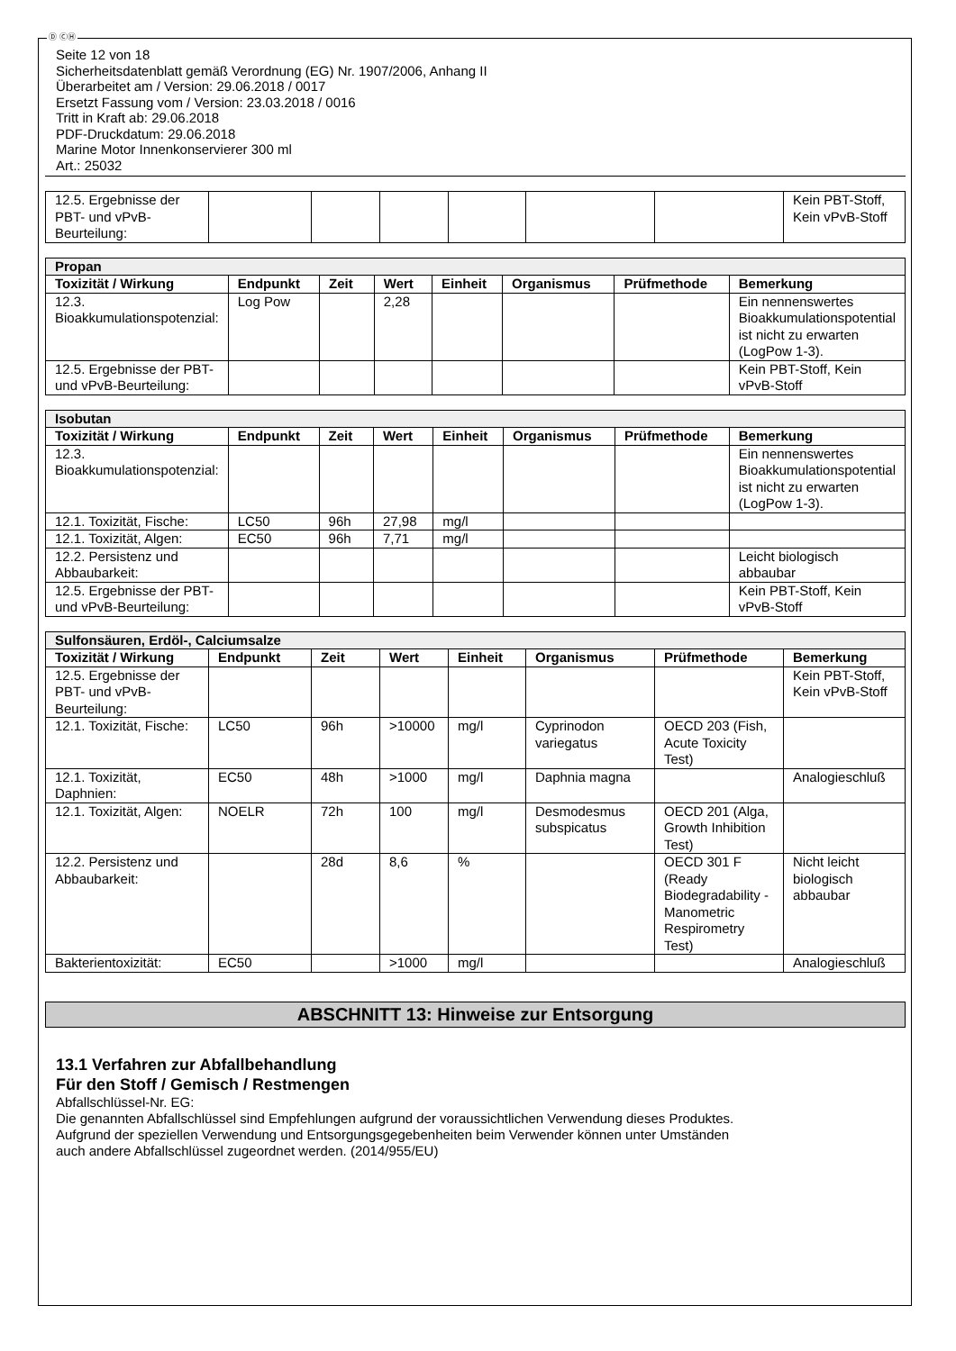Ⓓ ⒸⒽ
Seite 12 von 18
Sicherheitsdatenblatt gemäß Verordnung (EG) Nr. 1907/2006, Anhang II
Überarbeitet am / Version: 29.06.2018 / 0017
Ersetzt Fassung vom / Version: 23.03.2018 / 0016
Tritt in Kraft ab: 29.06.2018
PDF-Druckdatum: 29.06.2018
Marine Motor Innenkonservierer 300 ml
Art.: 25032
| 12.5. Ergebnisse der PBT- und vPvB-Beurteilung: | | | | | | | Kein PBT-Stoff, Kein vPvB-Stoff |
| Propan | | | | | | | |
| Toxizität / Wirkung | Endpunkt | Zeit | Wert | Einheit | Organismus | Prüfmethode | Bemerkung |
| 12.3. Bioakkumulationspotenzial: | Log Pow | | 2,28 | | | | Ein nennenswertes Bioakkumulationspotential ist nicht zu erwarten (LogPow 1-3). |
| 12.5. Ergebnisse der PBT- und vPvB-Beurteilung: | | | | | | | Kein PBT-Stoff, Kein vPvB-Stoff |
| Isobutan | | | | | | | |
| Toxizität / Wirkung | Endpunkt | Zeit | Wert | Einheit | Organismus | Prüfmethode | Bemerkung |
| 12.3. Bioakkumulationspotenzial: | | | | | | | Ein nennenswertes Bioakkumulationspotential ist nicht zu erwarten (LogPow 1-3). |
| 12.1. Toxizität, Fische: | LC50 | 96h | 27,98 | mg/l | | | |
| 12.1. Toxizität, Algen: | EC50 | 96h | 7,71 | mg/l | | | |
| 12.2. Persistenz und Abbaubarkeit: | | | | | | | Leicht biologisch abbaubar |
| 12.5. Ergebnisse der PBT- und vPvB-Beurteilung: | | | | | | | Kein PBT-Stoff, Kein vPvB-Stoff |
| Sulfonsäuren, Erdöl-, Calciumsalze | | | | | | | |
| Toxizität / Wirkung | Endpunkt | Zeit | Wert | Einheit | Organismus | Prüfmethode | Bemerkung |
| 12.5. Ergebnisse der PBT- und vPvB-Beurteilung: | | | | | | | Kein PBT-Stoff, Kein vPvB-Stoff |
| 12.1. Toxizität, Fische: | LC50 | 96h | >10000 | mg/l | Cyprinodon variegatus | OECD 203 (Fish, Acute Toxicity Test) | |
| 12.1. Toxizität, Daphnien: | EC50 | 48h | >1000 | mg/l | Daphnia magna | | Analogieschluß |
| 12.1. Toxizität, Algen: | NOELR | 72h | 100 | mg/l | Desmodesmus subspicatus | OECD 201 (Alga, Growth Inhibition Test) | |
| 12.2. Persistenz und Abbaubarkeit: | | 28d | 8,6 | % | | OECD 301 F (Ready Biodegradability - Manometric Respirometry Test) | Nicht leicht biologisch abbaubar |
| Bakterientoxizität: | EC50 | | >1000 | mg/l | | | Analogieschluß |
ABSCHNITT 13: Hinweise zur Entsorgung
13.1 Verfahren zur Abfallbehandlung
Für den Stoff / Gemisch / Restmengen
Abfallschlüssel-Nr. EG:
Die genannten Abfallschlüssel sind Empfehlungen aufgrund der voraussichtlichen Verwendung dieses Produktes.
Aufgrund der speziellen Verwendung und Entsorgungsgegebenheiten beim Verwender können unter Umständen
auch andere Abfallschlüssel zugeordnet werden. (2014/955/EU)